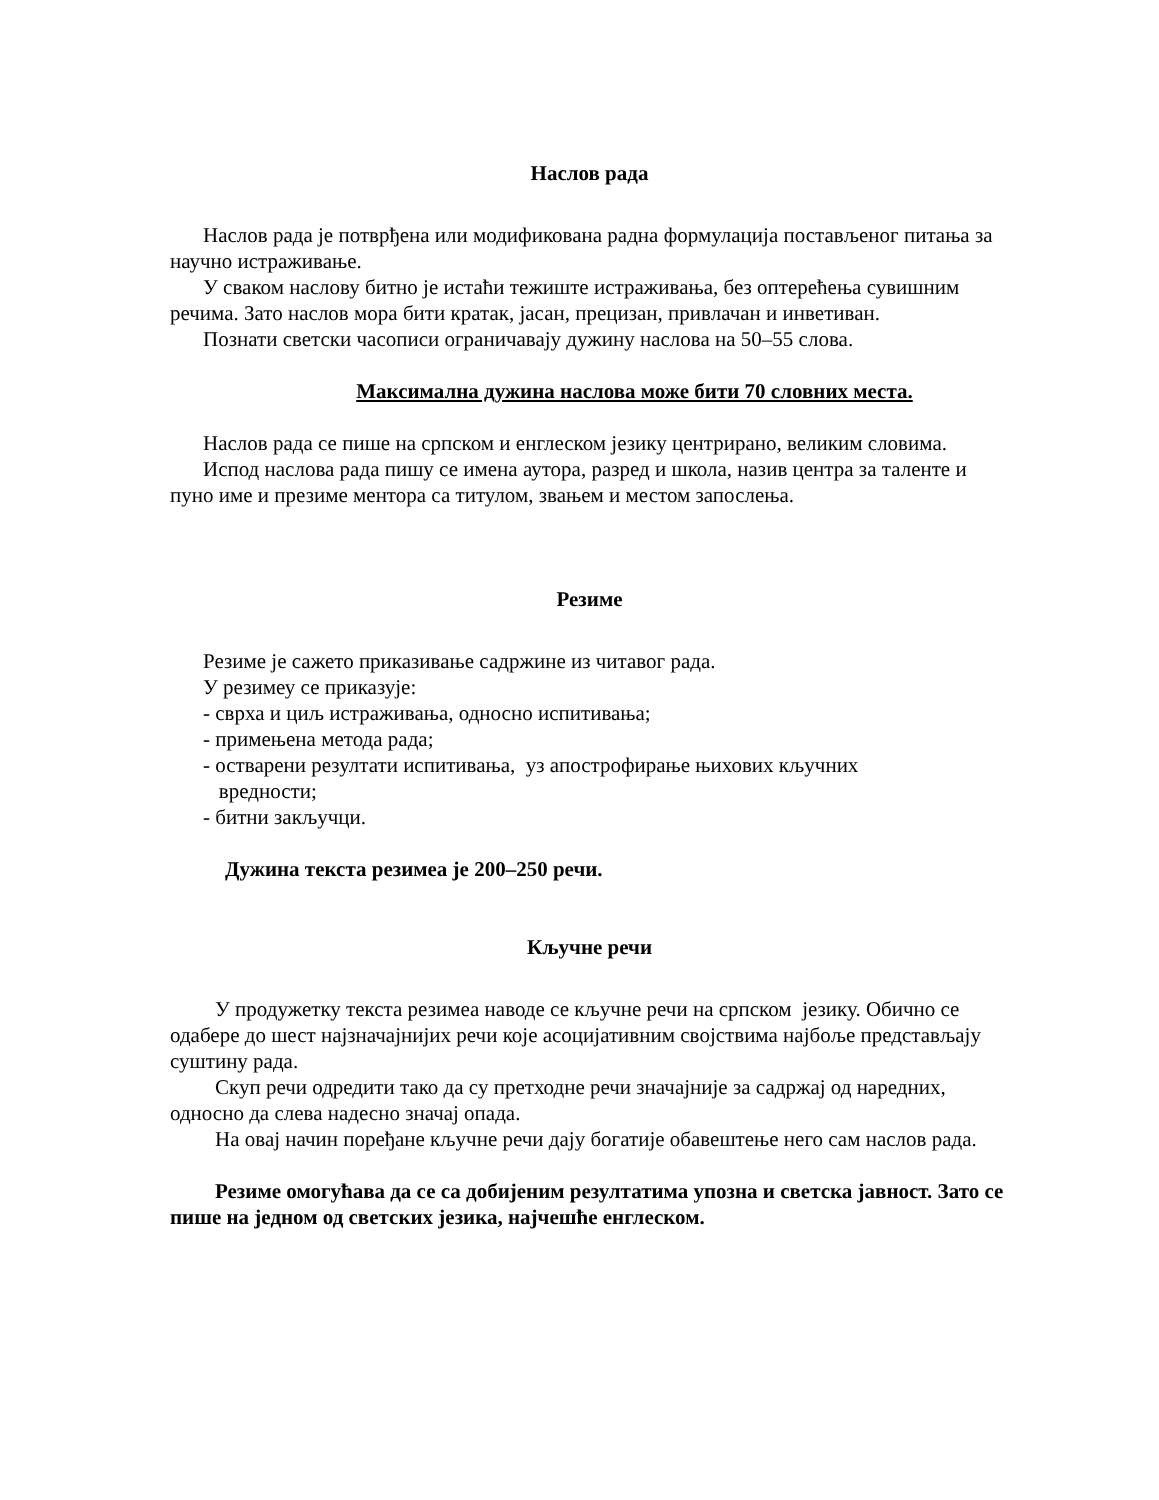Наслов рада
Наслов рада је потврђена или модификована радна формулација постављеног питања за научно истраживање.
У сваком наслову битно је истаћи тежиште истраживања, без оптерећења сувишним речима. Зато наслов мора бити кратак, јасан, прецизан, привлачан и инветиван.
Познати светски часописи ограничавају дужину наслова на 50–55 слова.
Максимална дужина наслова може бити 70 словних места.
Наслов рада се пише на српском и енглеском језику центрирано, великим словима.
Испод наслова рада пишу се имена аутора, разред и школа, назив центра за таленте и пуно име и презиме ментора са титулом, звањем и местом запослења.
Резиме
Резиме је сажето приказивање садржине из читавог рада.
У резимеу се приказује:
- сврха и циљ истраживања, односно испитивања;
- примењена метода рада;
- остварени резултати испитивања, уз апострофирање њихових кључних
вредности;
- битни закључци.
Дужина текста резимеа је 200–250 речи.
Кључне речи
У продужетку текста резимеа наводе се кључне речи на српском језику. Обично се одабере до шест најзначајнијих речи које асоцијативним својствима најбоље представљају суштину рада.
Скуп речи одредити тако да су претходне речи значајније за садржај од наредних, односно да слева надесно значај опада.
На овај начин поређане кључне речи дају богатије обавештење него сам наслов рада.
Резиме омогућава да се са добијеним резултатима упозна и светска јавност. Зато се пише на једном од светских језика, најчешће енглеском.